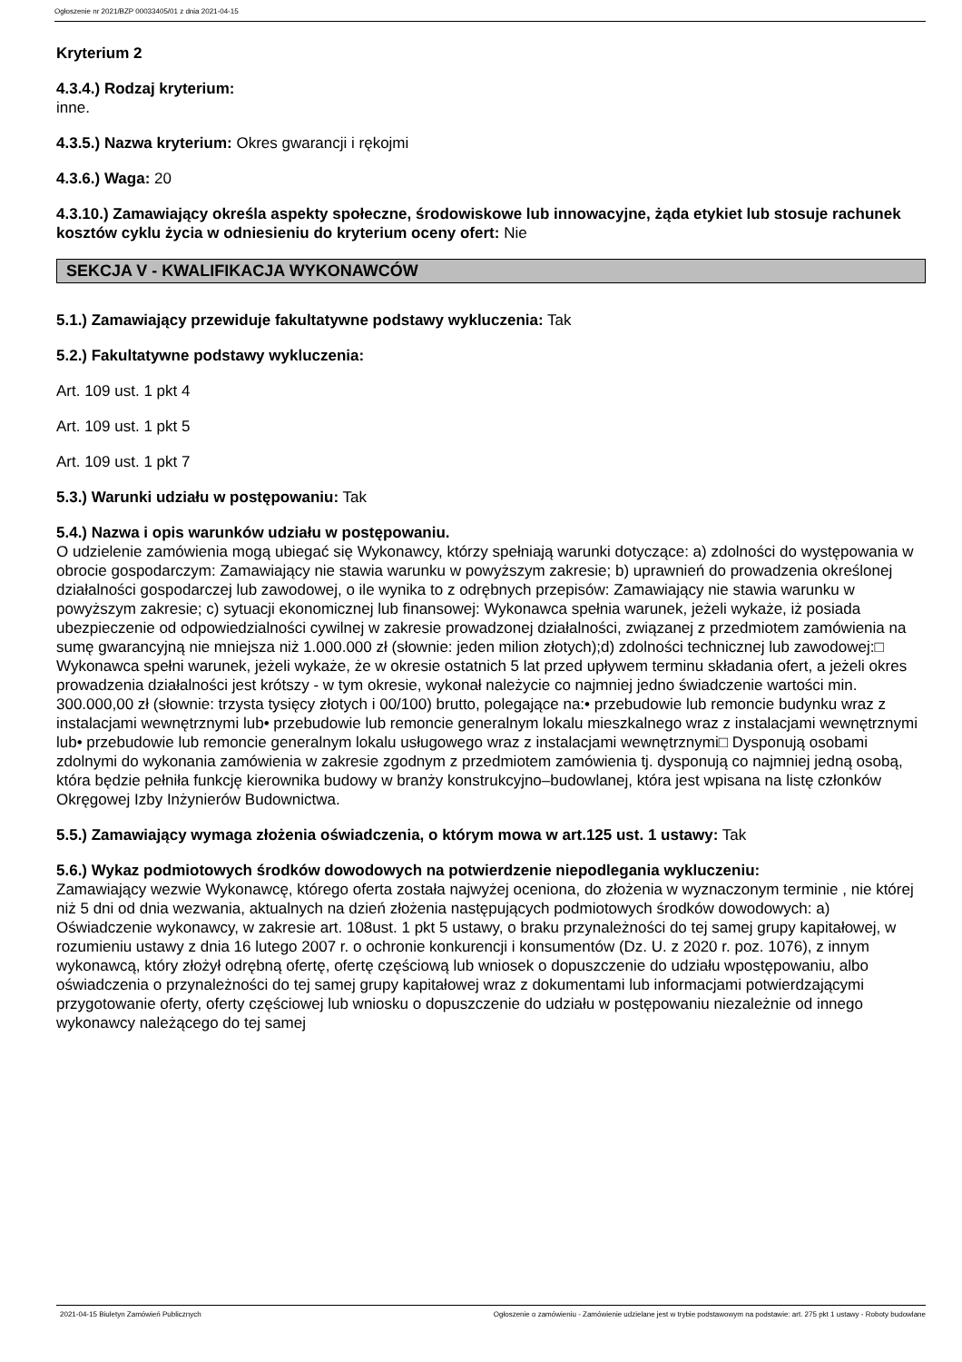Ogłoszenie nr 2021/BZP 00033405/01 z dnia 2021-04-15
Kryterium 2
4.3.4.) Rodzaj kryterium:
inne.
4.3.5.) Nazwa kryterium: Okres gwarancji i rękojmi
4.3.6.) Waga: 20
4.3.10.) Zamawiający określa aspekty społeczne, środowiskowe lub innowacyjne, żąda etykiet lub stosuje rachunek kosztów cyklu życia w odniesieniu do kryterium oceny ofert: Nie
SEKCJA V - KWALIFIKACJA WYKONAWCÓW
5.1.) Zamawiający przewiduje fakultatywne podstawy wykluczenia: Tak
5.2.) Fakultatywne podstawy wykluczenia:
Art. 109 ust. 1 pkt 4
Art. 109 ust. 1 pkt 5
Art. 109 ust. 1 pkt 7
5.3.) Warunki udziału w postępowaniu: Tak
5.4.) Nazwa i opis warunków udziału w postępowaniu.
O udzielenie zamówienia mogą ubiegać się Wykonawcy, którzy spełniają warunki dotyczące: a) zdolności do występowania w obrocie gospodarczym: Zamawiający nie stawia warunku w powyższym zakresie; b) uprawnień do prowadzenia określonej działalności gospodarczej lub zawodowej, o ile wynika to z odrębnych przepisów: Zamawiający nie stawia warunku w powyższym zakresie; c) sytuacji ekonomicznej lub finansowej: Wykonawca spełnia warunek, jeżeli wykaże, iż posiada ubezpieczenie od odpowiedzialności cywilnej w zakresie prowadzonej działalności, związanej z przedmiotem zamówienia na sumę gwarancyjną nie mniejsza niż 1.000.000 zł (słownie: jeden milion złotych);d) zdolności technicznej lub zawodowej:□ Wykonawca spełni warunek, jeżeli wykaże, że w okresie ostatnich 5 lat przed upływem terminu składania ofert, a jeżeli okres prowadzenia działalności jest krótszy - w tym okresie, wykonał należycie co najmniej jedno świadczenie wartości min. 300.000,00 zł (słownie: trzysta tysięcy złotych i 00/100) brutto, polegające na:• przebudowie lub remoncie budynku wraz z instalacjami wewnętrznymi lub• przebudowie lub remoncie generalnym lokalu mieszkalnego wraz z instalacjami wewnętrznymi lub• przebudowie lub remoncie generalnym lokalu usługowego wraz z instalacjami wewnętrznymi□ Dysponują osobami zdolnymi do wykonania zamówienia w zakresie zgodnym z przedmiotem zamówienia tj. dysponują co najmniej jedną osobą, która będzie pełniła funkcję kierownika budowy w branży konstrukcyjno–budowlanej, która jest wpisana na listę członków Okręgowej Izby Inżynierów Budownictwa.
5.5.) Zamawiający wymaga złożenia oświadczenia, o którym mowa w art.125 ust. 1 ustawy: Tak
5.6.) Wykaz podmiotowych środków dowodowych na potwierdzenie niepodlegania wykluczeniu:
Zamawiający wezwie Wykonawcę, którego oferta została najwyżej oceniona, do złożenia w wyznaczonym terminie , nie której niż 5 dni od dnia wezwania, aktualnych na dzień złożenia następujących podmiotowych środków dowodowych: a) Oświadczenie wykonawcy, w zakresie art. 108ust. 1 pkt 5 ustawy, o braku przynależności do tej samej grupy kapitałowej, w rozumieniu ustawy z dnia 16 lutego 2007 r. o ochronie konkurencji i konsumentów (Dz. U. z 2020 r. poz. 1076), z innym wykonawcą, który złożył odrębną ofertę, ofertę częściową lub wniosek o dopuszczenie do udziału wpostępowaniu, albo oświadczenia o przynależności do tej samej grupy kapitałowej wraz z dokumentami lub informacjami potwierdzającymi przygotowanie oferty, oferty częściowej lub wniosku o dopuszczenie do udziału w postępowaniu niezależnie od innego wykonawcy należącego do tej samej
2021-04-15 Biuletyn Zamówień Publicznych Ogłoszenie o zamówieniu - Zamówienie udzielane jest w trybie podstawowym na podstawie: art. 275 pkt 1 ustawy - Roboty budowlane